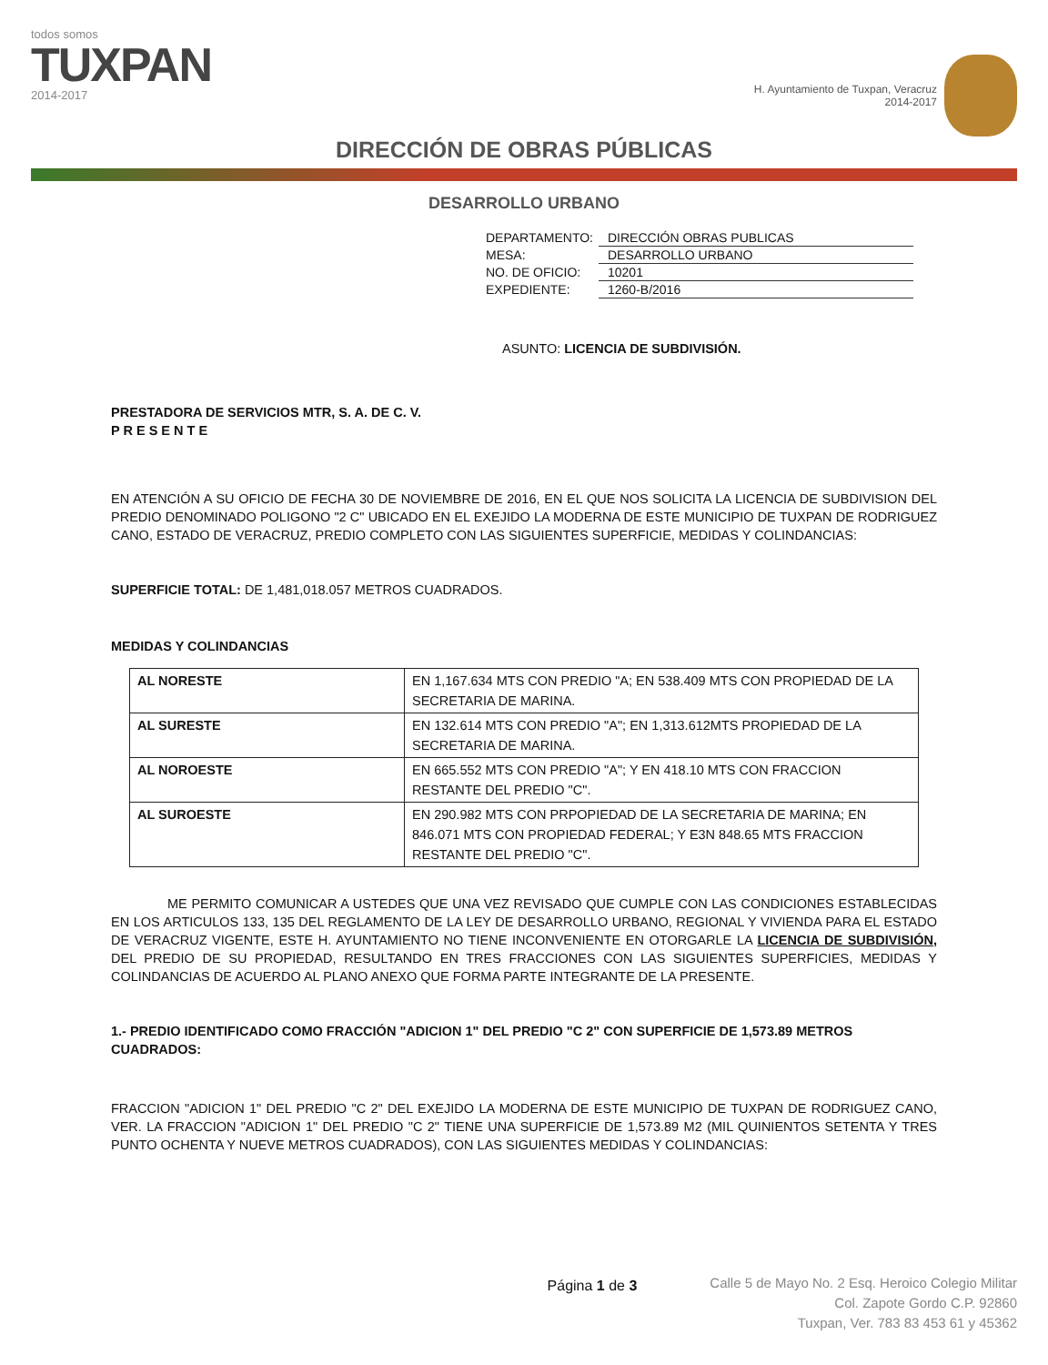todos somos
TUXPAN
2014-2017
H. Ayuntamiento de Tuxpan, Veracruz
2014-2017
DIRECCIÓN DE OBRAS PÚBLICAS
DESARROLLO URBANO
| DEPARTAMENTO: | DIRECCIÓN OBRAS PUBLICAS |
| MESA: | DESARROLLO URBANO |
| NO. DE OFICIO: | 10201 |
| EXPEDIENTE: | 1260-B/2016 |
ASUNTO: LICENCIA DE SUBDIVISIÓN.
PRESTADORA DE SERVICIOS MTR, S. A. DE C. V.
P R E S E N T E
EN ATENCIÓN A SU OFICIO DE FECHA 30 DE NOVIEMBRE DE 2016, EN EL QUE NOS SOLICITA LA LICENCIA DE SUBDIVISION DEL PREDIO DENOMINADO POLIGONO "2 C" UBICADO EN EL EXEJIDO LA MODERNA DE ESTE MUNICIPIO DE TUXPAN DE RODRIGUEZ CANO, ESTADO DE VERACRUZ, PREDIO COMPLETO CON LAS SIGUIENTES SUPERFICIE, MEDIDAS Y COLINDANCIAS:
SUPERFICIE TOTAL: DE 1,481,018.057 METROS CUADRADOS.
MEDIDAS Y COLINDANCIAS
| AL NORESTE | EN 1,167.634 MTS CON PREDIO "A; EN 538.409 MTS CON PROPIEDAD DE LA SECRETARIA DE MARINA. |
| AL SURESTE | EN 132.614 MTS CON PREDIO "A"; EN 1,313.612MTS PROPIEDAD DE LA SECRETARIA DE MARINA. |
| AL NOROESTE | EN 665.552 MTS CON PREDIO "A"; Y EN 418.10 MTS CON FRACCION RESTANTE DEL PREDIO "C". |
| AL SUROESTE | EN 290.982 MTS CON PRPOPIEDAD DE LA SECRETARIA DE MARINA; EN 846.071 MTS CON PROPIEDAD FEDERAL; Y E3N 848.65 MTS FRACCION RESTANTE DEL PREDIO "C". |
ME PERMITO COMUNICAR A USTEDES QUE UNA VEZ REVISADO QUE CUMPLE CON LAS CONDICIONES ESTABLECIDAS EN LOS ARTICULOS 133, 135 DEL REGLAMENTO DE LA LEY DE DESARROLLO URBANO, REGIONAL Y VIVIENDA PARA EL ESTADO DE VERACRUZ VIGENTE, ESTE H. AYUNTAMIENTO NO TIENE INCONVENIENTE EN OTORGARLE LA LICENCIA DE SUBDIVISIÓN, DEL PREDIO DE SU PROPIEDAD, RESULTANDO EN TRES FRACCIONES CON LAS SIGUIENTES SUPERFICIES, MEDIDAS Y COLINDANCIAS DE ACUERDO AL PLANO ANEXO QUE FORMA PARTE INTEGRANTE DE LA PRESENTE.
1.- PREDIO IDENTIFICADO COMO FRACCIÓN "ADICION 1" DEL PREDIO "C 2" CON SUPERFICIE DE 1,573.89 METROS CUADRADOS:
FRACCION "ADICION 1" DEL PREDIO "C 2" DEL EXEJIDO LA MODERNA DE ESTE MUNICIPIO DE TUXPAN DE RODRIGUEZ CANO, VER. LA FRACCION "ADICION 1" DEL PREDIO "C 2" TIENE UNA SUPERFICIE DE 1,573.89 M2 (MIL QUINIENTOS SETENTA Y TRES PUNTO OCHENTA Y NUEVE METROS CUADRADOS), CON LAS SIGUIENTES MEDIDAS Y COLINDANCIAS:
Página 1 de 3
Calle 5 de Mayo No. 2 Esq. Heroico Colegio Militar
Col. Zapote Gordo C.P. 92860
Tuxpan, Ver. 783 83 453 61 y 45362